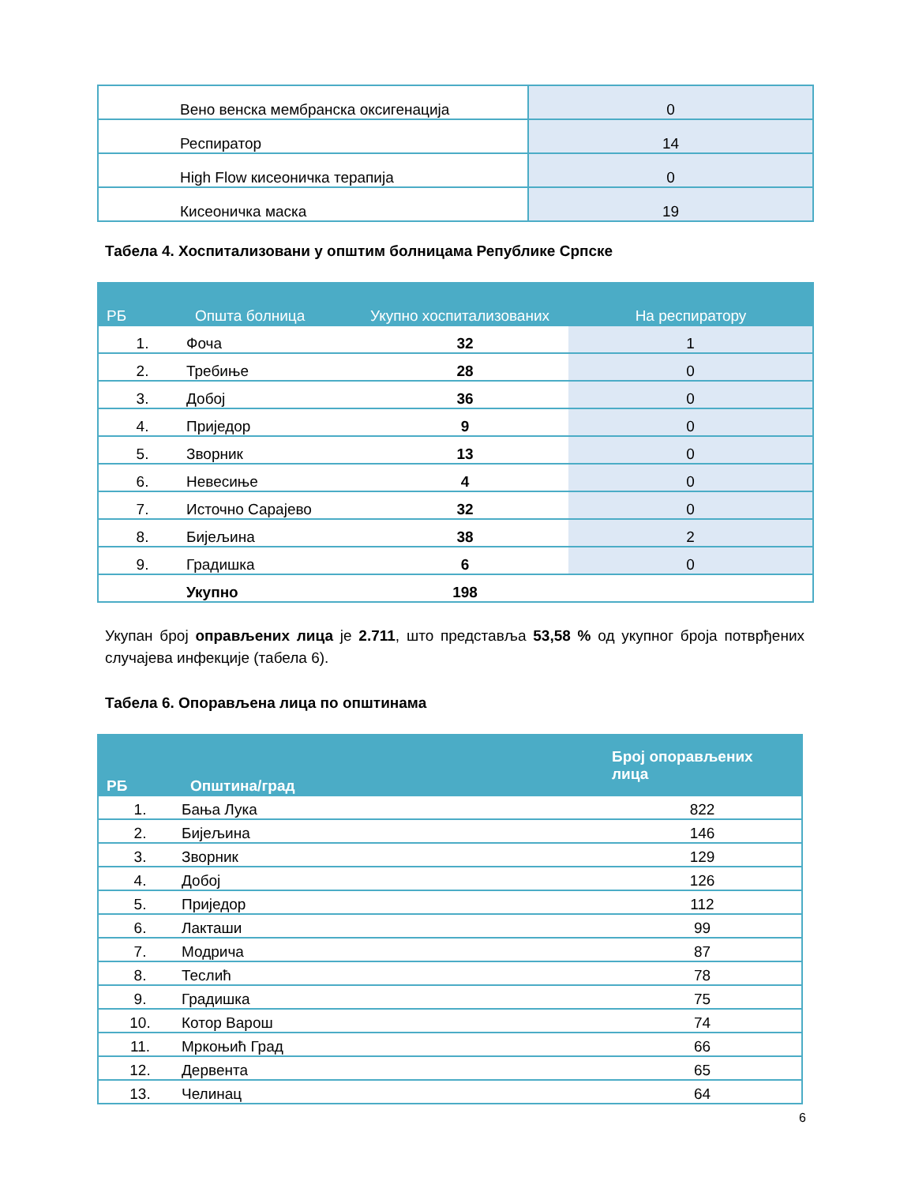| Вено венска мембранска оксигенација | 0 |
| Респиратор | 14 |
| High Flow кисеоничка терапија | 0 |
| Кисеоничка маска | 19 |
Табела 4. Хоспитализовани у општим болницама Републике Српске
| РБ | Општа болница | Укупно хоспитализованих | На респиратору |
| --- | --- | --- | --- |
| 1. | Фоча | 32 | 1 |
| 2. | Требиње | 28 | 0 |
| 3. | Добој | 36 | 0 |
| 4. | Приједор | 9 | 0 |
| 5. | Зворник | 13 | 0 |
| 6. | Невесиње | 4 | 0 |
| 7. | Источно Сарајево | 32 | 0 |
| 8. | Бијељина | 38 | 2 |
| 9. | Градишка | 6 | 0 |
| | Укупно | 198 | |
Укупан број оправљених лица је 2.711, што представља 53,58 % од укупног броја потврђених случајева инфекције (табела 6).
Табела 6. Опорављена лица по општинама
| РБ | Општина/град | Број опорављених лица |
| --- | --- | --- |
| 1. | Бања Лука | 822 |
| 2. | Бијељина | 146 |
| 3. | Зворник | 129 |
| 4. | Добој | 126 |
| 5. | Приједор | 112 |
| 6. | Лакташи | 99 |
| 7. | Модрича | 87 |
| 8. | Теслић | 78 |
| 9. | Градишка | 75 |
| 10. | Котор Варош | 74 |
| 11. | Мркоњић Град | 66 |
| 12. | Дервента | 65 |
| 13. | Челинац | 64 |
6